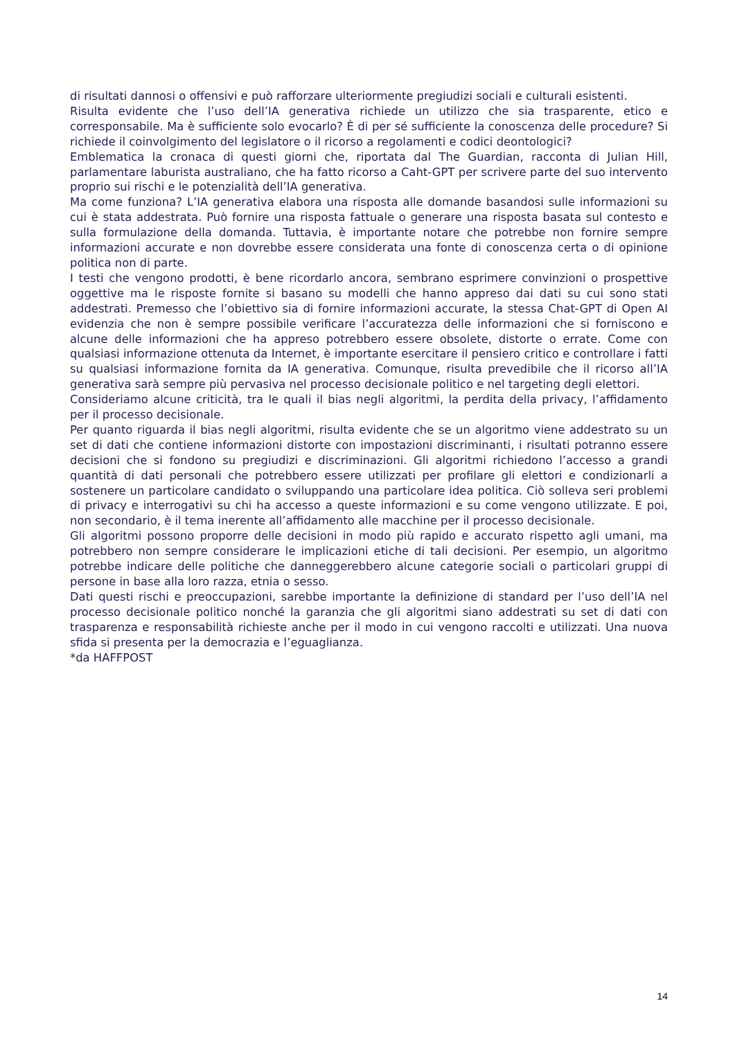di risultati dannosi o offensivi e può rafforzare ulteriormente pregiudizi sociali e culturali esistenti.
Risulta evidente che l’uso dell’IA generativa richiede un utilizzo che sia trasparente, etico e corresponsabile. Ma è sufficiente solo evocarlo? È di per sé sufficiente la conoscenza delle procedure? Si richiede il coinvolgimento del legislatore o il ricorso a regolamenti e codici deontologici?
Emblematica la cronaca di questi giorni che, riportata dal The Guardian, racconta di Julian Hill, parlamentare laburista australiano, che ha fatto ricorso a Caht-GPT per scrivere parte del suo intervento proprio sui rischi e le potenzialità dell’IA generativa.
Ma come funziona? L’IA generativa elabora una risposta alle domande basandosi sulle informazioni su cui è stata addestrata. Può fornire una risposta fattuale o generare una risposta basata sul contesto e sulla formulazione della domanda. Tuttavia, è importante notare che potrebbe non fornire sempre informazioni accurate e non dovrebbe essere considerata una fonte di conoscenza certa o di opinione politica non di parte.
I testi che vengono prodotti, è bene ricordarlo ancora, sembrano esprimere convinzioni o prospettive oggettive ma le risposte fornite si basano su modelli che hanno appreso dai dati su cui sono stati addestrati. Premesso che l’obiettivo sia di fornire informazioni accurate, la stessa Chat-GPT di Open AI evidenzia che non è sempre possibile verificare l’accuratezza delle informazioni che si forniscono e alcune delle informazioni che ha appreso potrebbero essere obsolete, distorte o errate. Come con qualsiasi informazione ottenuta da Internet, è importante esercitare il pensiero critico e controllare i fatti su qualsiasi informazione fornita da IA generativa. Comunque, risulta prevedibile che il ricorso all’IA generativa sarà sempre più pervasiva nel processo decisionale politico e nel targeting degli elettori.
Consideriamo alcune criticità, tra le quali il bias negli algoritmi, la perdita della privacy, l’affidamento per il processo decisionale.
Per quanto riguarda il bias negli algoritmi, risulta evidente che se un algoritmo viene addestrato su un set di dati che contiene informazioni distorte con impostazioni discriminanti, i risultati potranno essere decisioni che si fondono su pregiudizi e discriminazioni. Gli algoritmi richiedono l’accesso a grandi quantità di dati personali che potrebbero essere utilizzati per profilare gli elettori e condizionarli a sostenere un particolare candidato o sviluppando una particolare idea politica. Ciò solleva seri problemi di privacy e interrogativi su chi ha accesso a queste informazioni e su come vengono utilizzate. E poi, non secondario, è il tema inerente all’affidamento alle macchine per il processo decisionale.
Gli algoritmi possono proporre delle decisioni in modo più rapido e accurato rispetto agli umani, ma potrebbero non sempre considerare le implicazioni etiche di tali decisioni. Per esempio, un algoritmo potrebbe indicare delle politiche che danneggerebbero alcune categorie sociali o particolari gruppi di persone in base alla loro razza, etnia o sesso.
Dati questi rischi e preoccupazioni, sarebbe importante la definizione di standard per l’uso dell’IA nel processo decisionale politico nonché la garanzia che gli algoritmi siano addestrati su set di dati con trasparenza e responsabilità richieste anche per il modo in cui vengono raccolti e utilizzati. Una nuova sfida si presenta per la democrazia e l’eguaglianza.
*da HAFFPOST
14